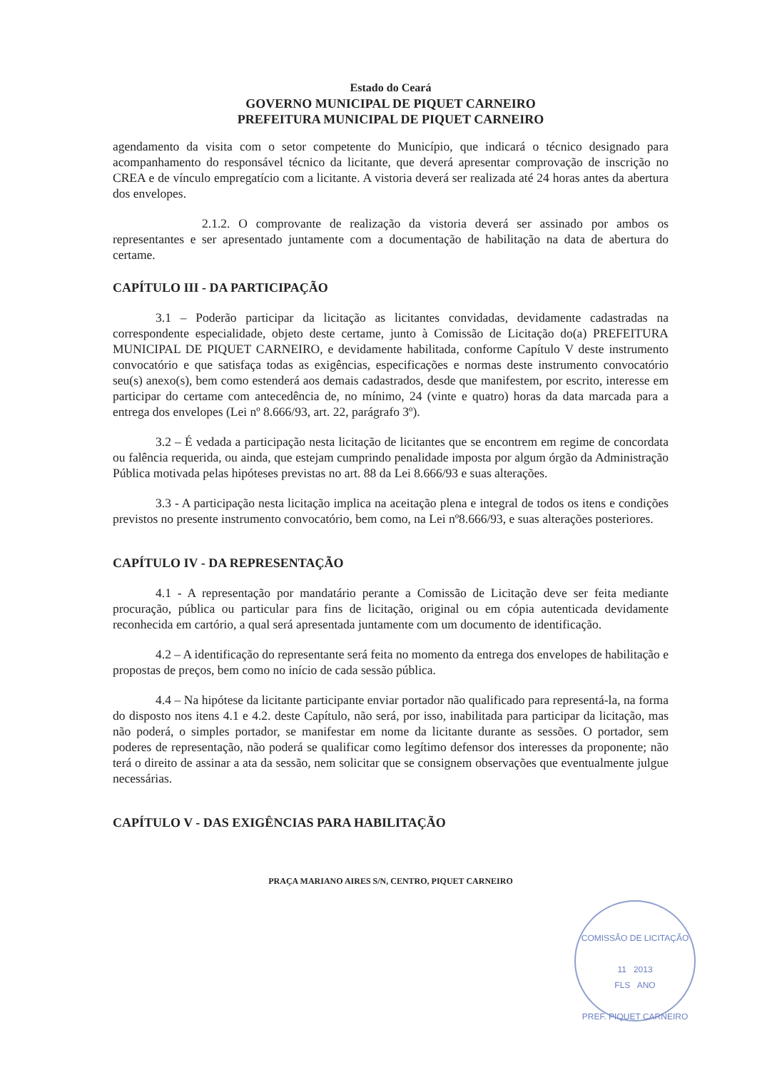Estado do Ceará
GOVERNO MUNICIPAL DE PIQUET CARNEIRO
PREFEITURA MUNICIPAL DE PIQUET CARNEIRO
agendamento da visita com o setor competente do Município, que indicará o técnico designado para acompanhamento do responsável técnico da licitante, que deverá apresentar comprovação de inscrição no CREA e de vínculo empregatício com a licitante. A vistoria deverá ser realizada até 24 horas antes da abertura dos envelopes.
2.1.2. O comprovante de realização da vistoria deverá ser assinado por ambos os representantes e ser apresentado juntamente com a documentação de habilitação na data de abertura do certame.
CAPÍTULO III - DA PARTICIPAÇÃO
3.1 – Poderão participar da licitação as licitantes convidadas, devidamente cadastradas na correspondente especialidade, objeto deste certame, junto à Comissão de Licitação do(a) PREFEITURA MUNICIPAL DE PIQUET CARNEIRO, e devidamente habilitada, conforme Capítulo V deste instrumento convocatório e que satisfaça todas as exigências, especificações e normas deste instrumento convocatório seu(s) anexo(s), bem como estenderá aos demais cadastrados, desde que manifestem, por escrito, interesse em participar do certame com antecedência de, no mínimo, 24 (vinte e quatro) horas da data marcada para a entrega dos envelopes (Lei nº 8.666/93, art. 22, parágrafo 3º).
3.2 – É vedada a participação nesta licitação de licitantes que se encontrem em regime de concordata ou falência requerida, ou ainda, que estejam cumprindo penalidade imposta por algum órgão da Administração Pública motivada pelas hipóteses previstas no art. 88 da Lei 8.666/93 e suas alterações.
3.3 - A participação nesta licitação implica na aceitação plena e integral de todos os itens e condições previstos no presente instrumento convocatório, bem como, na Lei nº8.666/93, e suas alterações posteriores.
CAPÍTULO IV - DA REPRESENTAÇÃO
4.1 - A representação por mandatário perante a Comissão de Licitação deve ser feita mediante procuração, pública ou particular para fins de licitação, original ou em cópia autenticada devidamente reconhecida em cartório, a qual será apresentada juntamente com um documento de identificação.
4.2 – A identificação do representante será feita no momento da entrega dos envelopes de habilitação e propostas de preços, bem como no início de cada sessão pública.
4.4 – Na hipótese da licitante participante enviar portador não qualificado para representá-la, na forma do disposto nos itens 4.1 e 4.2. deste Capítulo, não será, por isso, inabilitada para participar da licitação, mas não poderá, o simples portador, se manifestar em nome da licitante durante as sessões. O portador, sem poderes de representação, não poderá se qualificar como legítimo defensor dos interesses da proponente; não terá o direito de assinar a ata da sessão, nem solicitar que se consignem observações que eventualmente julgue necessárias.
CAPÍTULO V - DAS EXIGÊNCIAS PARA HABILITAÇÃO
PRAÇA MARIANO AIRES S/N, CENTRO, PIQUET CARNEIRO
COMISSÃO DE LICITAÇÃO
11 2013
FLS ANO
PREF. PIQUET CARNEIRO